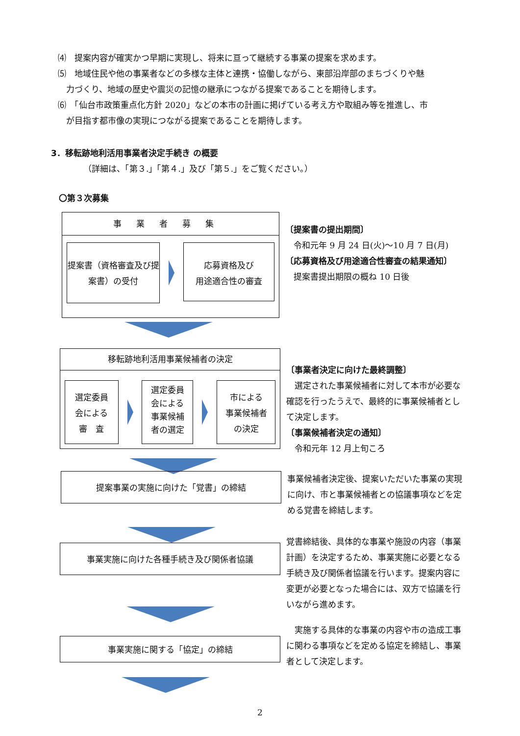⑷　提案内容が確実かつ早期に実現し、将来に亘って継続する事業の提案を求めます。
⑸　地域住民や他の事業者などの多様な主体と連携・協働しながら、東部沿岸部のまちづくりや魅
　力づくり、地域の歴史や震災の記憶の継承につながる提案であることを期待します。
⑹　「仙台市政策重点化方針 2020」などの本市の計画に掲げている考え方や取組み等を推進し、市
　が目指す都市像の実現につながる提案であることを期待します。
3．移転跡地利活用事業者決定手続き の概要
（詳細は、「第３.」「第４.」及び「第５.」をご覧ください。）
〇第３次募集
事業者募集
提案書（資格審査及び提案書）の受付
応募資格及び
用途適合性の審査
〔提案書の提出期間〕
　令和元年 9 月 24 日(火)～10 月 7 日(月)
〔応募資格及び用途適合性審査の結果通知〕
　提案書提出期限の概ね 10 日後
移転跡地利活用事業候補者の決定
選定委員
会による
審　査
選定委員
会による
事業候補
者の選定
市による
事業候補者
の決定
〔事業者決定に向けた最終調整〕
　選定された事業候補者に対して本市が必要な確認を行ったうえで、最終的に事業候補者として決定します。
〔事業候補者決定の通知〕
　令和元年 12 月上旬ころ
提案事業の実施に向けた「覚書」の締結
事業候補者決定後、提案いただいた事業の実現に向け、市と事業候補者との協議事項などを定める覚書を締結します。
事業実施に向けた各種手続き及び関係者協議
覚書締結後、具体的な事業や施設の内容（事業計画）を決定するため、事業実施に必要となる手続き及び関係者協議を行います。提案内容に変更が必要となった場合には、双方で協議を行いながら進めます。
事業実施に関する「協定」の締結
　実施する具体的な事業の内容や市の造成工事に関わる事項などを定める協定を締結し、事業者として決定します。
2